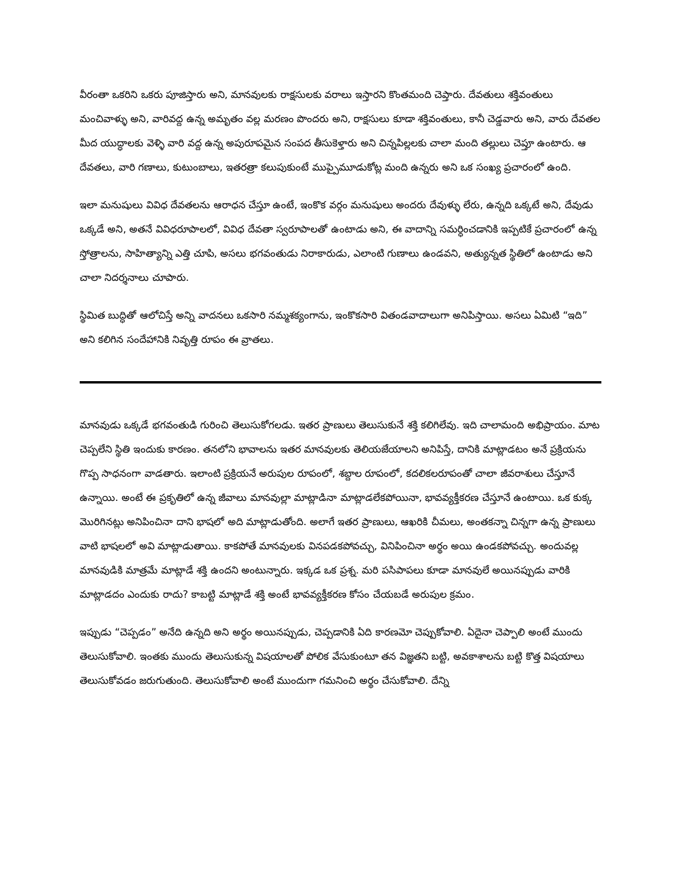వీరంతా ఒకరిని ఒకరు పూజిస్తారు అని, మానవులకు రాక్షసులకు వరాలు ఇస్తారని కొంతమంది చెప్తారు. దేవతులు శక్తివంతులు మంచివాళ్ళు అని, వారివద్ద ఉన్న అమృతం వల్ల మరణం పొందరు అని, రాక్షసులు కూడా శక్తివంతులు, కానీ చెడ్డవారు అని, వారు దేవతల మీద యుద్ధాలకు వెళ్ళి వారి వద్ద ఉన్న అపురూపమైన సంపద తీసుకెళ్తారు అని చిన్నపిల్లలకు చాలా మంది తల్లులు చెప్తూ ఉంటారు. ఆ దేవతలు, వారి గణాలు, కుటుంబాలు, ఇతరత్రా కలుపుకుంటే ముప్పైమూడుకోట్ల మంది ఉన్నరు అని ఒక సంఖ్య ప్రచారంలో ఉంది.
ఇలా మనుషులు వివిధ దేవతలను ఆరాధన చేస్తూ ఉంటే, ఇంకొక వర్గం మనుషులు అందరు దేవుళ్ళు లేరు, ఉన్నది ఒక్కటే అని, దేవుడు ఒక్కడే అని, అతనే వివిధరూపాలలో, వివిధ దేవతా స్వరూపాలతో ఉంటాడు అని, ఈ వాదాన్ని సమర్ధించడానికి ఇప్పటికే ప్రచారంలో ఉన్న స్తోత్రాలను, సాహిత్యాన్ని ఎత్తి చూపి, అసలు భగవంతుడు నిరాకారుడు, ఎలాంటి గుణాలు ఉండవని, అత్యున్నత స్థితిలో ఉంటాడు అని చాలా నిదర్శనాలు చూపారు.
స్థిమిత బుద్ధితో ఆలోచిస్తే అన్ని వాదనలు ఒకసారి నమ్మశక్యంగాను, ఇంకొకసారి వితండవాదాలుగా అనిపిస్తాయి. అసలు ఏమిటి “ఇది” అని కలిగిన సందేహానికి నివృత్తి రూపం ఈ వ్రాతలు.
మానవుడు ఒక్కడే భగవంతుడి గురించి తెలుసుకోగలడు. ఇతర ప్రాణులు తెలుసుకునే శక్తి కలిగిలేవు. ఇది చాలామంది అభిప్రాయం. మాట చెప్పలేని స్థితి ఇందుకు కారణం. తనలోని భావాలను ఇతర మానవులకు తెలియజేయాలని అనిపిస్తే, దానికి మాట్లాడటం అనే ప్రక్రియను గొప్ప సాధనంగా వాడతారు. ఇలాంటి ప్రక్రియనే అరుపుల రూపంలో, శబ్దాల రూపంలో, కదలికలరూపంతో చాలా జీవరాశులు చేస్తూనే ఉన్నాయి. అంటే ఈ ప్రకృతిలో ఉన్న జీవాలు మానవుల్లా మాట్లాడినా మాట్లాడలేకపోయినా, భావవ్యక్తీకరణ చేస్తూనే ఉంటాయి. ఒక కుక్క మొరిగినట్లు అనిపించినా దాని భాషలో అది మాట్లాడుతోంది. అలాగే ఇతర ప్రాణులు, ఆఖరికి చీమలు, అంతకన్నా చిన్నగా ఉన్న ప్రాణులు వాటి భాషలలో అవి మాట్లాడుతాయి. కాకపోతే మానవులకు వినపడకపోవచ్చు, వినిపించినా అర్థం అయి ఉండకపోవచ్చు. అందువల్ల మానవుడికి మాత్రమే మాట్లాడే శక్తి ఉందని అంటున్నారు. ఇక్కడ ఒక ప్రశ్న. మరి పసిపాపలు కూడా మానవులే అయినప్పుడు వారికి మాట్లాడదం ఎందుకు రాదు? కాబట్టి మాట్లాడే శక్తి అంటే భావవ్యక్తీకరణ కోసం చేయబడే అరుపుల క్రమం.
ఇప్పుడు “చెప్పడం” అనేది ఉన్నది అని అర్థం అయినప్పుడు, చెప్పడానికి ఏది కారణమో చెప్పుకోవాలి. ఏదైనా చెప్పాలి అంటే ముందు తెలుసుకోవాలి. ఇంతకు ముందు తెలుసుకున్న విషయాలతో పోలిక వేసుకుంటూ తన విజ్ఞతని బట్టి, అవకాశాలను బట్టి కొత్త విషయాలు తెలుసుకోవడం జరుగుతుంది. తెలుసుకోవాలి అంటే ముందుగా గమనించి అర్థం చేసుకోవాలి. దేన్ని